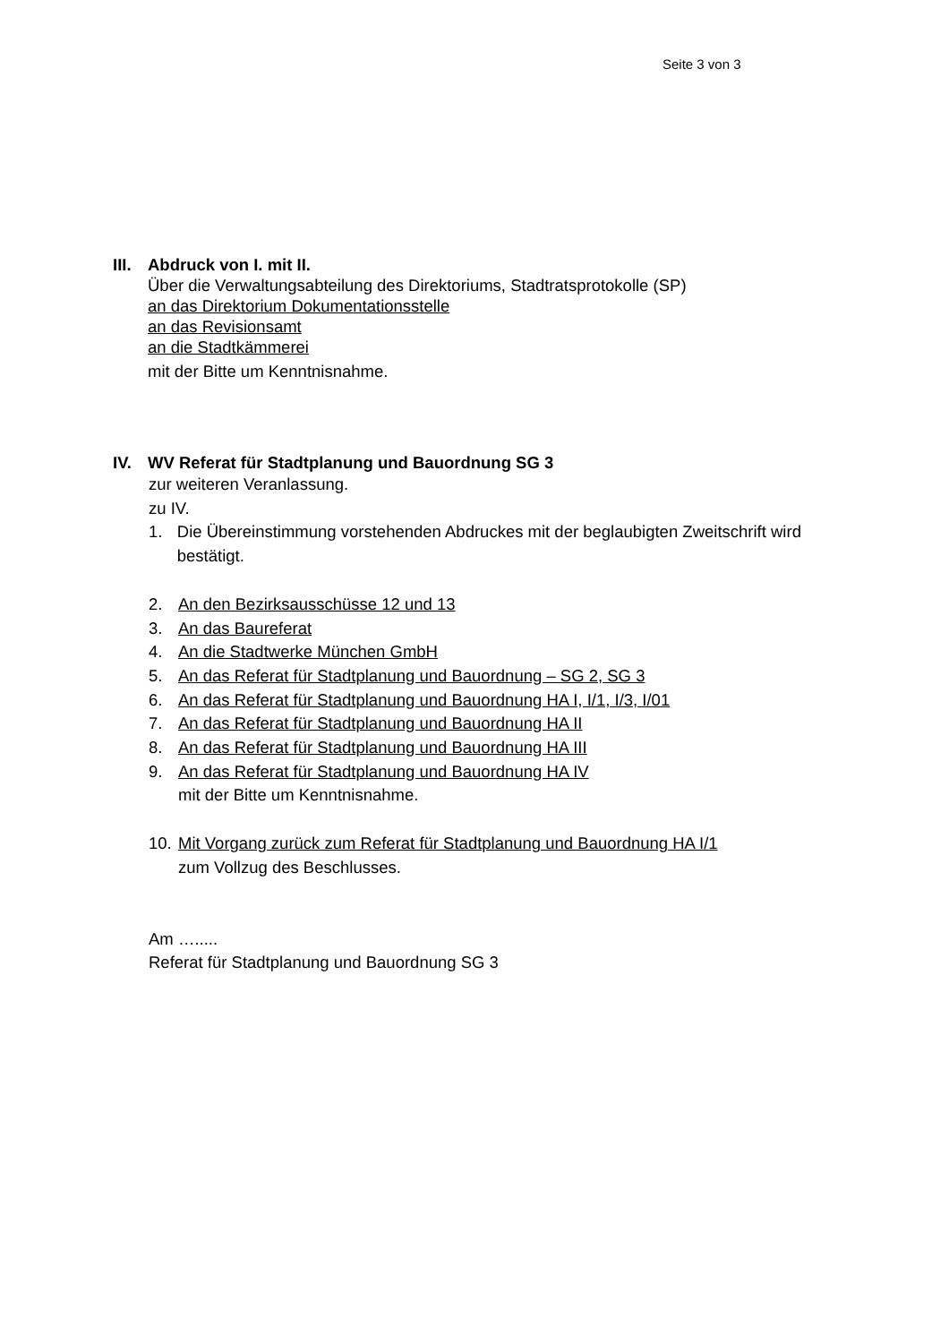Seite 3 von 3
III.
Abdruck von I. mit II.
Über die Verwaltungsabteilung des Direktoriums, Stadtratsprotokolle (SP)
an das Direktorium Dokumentationsstelle
an das Revisionsamt
an die Stadtkämmerei
mit der Bitte um Kenntnisnahme.
IV. WV Referat für Stadtplanung und Bauordnung SG 3
zur weiteren Veranlassung.
zu IV.
1. Die Übereinstimmung vorstehenden Abdruckes mit der beglaubigten Zweitschrift wird bestätigt.
2. An den Bezirksausschüsse 12 und 13
3. An das Baureferat
4. An die Stadtwerke München GmbH
5. An das Referat für Stadtplanung und Bauordnung – SG 2, SG 3
6. An das Referat für Stadtplanung und Bauordnung HA I, I/1, I/3, I/01
7. An das Referat für Stadtplanung und Bauordnung HA II
8. An das Referat für Stadtplanung und Bauordnung HA III
9. An das Referat für Stadtplanung und Bauordnung HA IV
mit der Bitte um Kenntnisnahme.
10. Mit Vorgang zurück zum Referat für Stadtplanung und Bauordnung HA I/1
zum Vollzug des Beschlusses.
Am ….....
Referat für Stadtplanung und Bauordnung SG 3